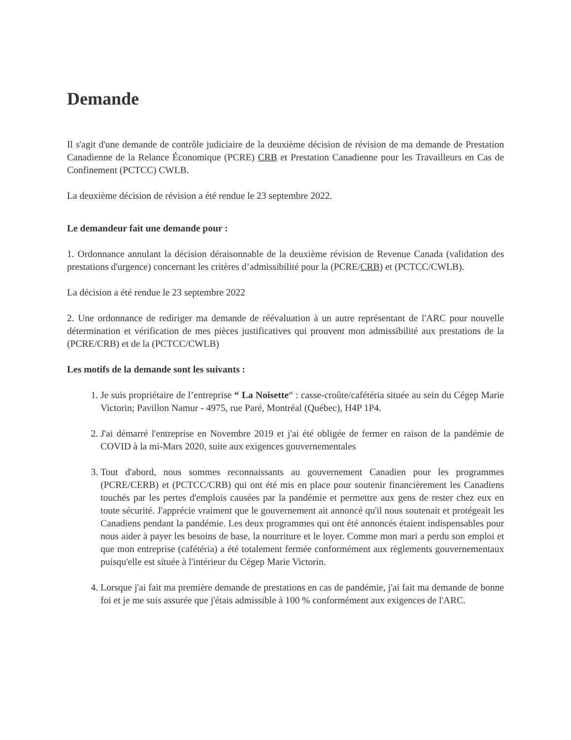Demande
Il s'agit d'une demande de contrôle judiciaire de la deuxième décision de révision de ma demande de Prestation Canadienne de la Relance Économique (PCRE) CRB et Prestation Canadienne pour les Travailleurs en Cas de Confinement (PCTCC) CWLB.
La deuxième décision de révision a été rendue le 23 septembre 2022.
Le demandeur fait une demande pour :
1. Ordonnance annulant la décision déraisonnable de la deuxième révision de Revenue Canada (validation des prestations d'urgence) concernant les critères d’admissibilité pour la (PCRE/CRB) et (PCTCC/CWLB).
La décision a été rendue le 23 septembre 2022
2. Une ordonnance de rediriger ma demande de réévaluation à un autre représentant de l'ARC pour nouvelle détermination et vérification de mes pièces justificatives qui prouvent mon admissibilité aux prestations de la (PCRE/CRB) et de la (PCTCC/CWLB)
Les motifs de la demande sont les suivants :
1. Je suis propriétaire de l’entreprise “ La Noisette“ : casse-croûte/cafétéria située au sein du Cégep Marie Victorin; Pavillon Namur - 4975, rue Paré, Montréal (Québec), H4P 1P4.
2. J'ai démarré l'entreprise en Novembre 2019 et j'ai été obligée de fermer en raison de la pandémie de COVID à la mi-Mars 2020, suite aux exigences gouvernementales
3. Tout d'abord, nous sommes reconnaissants au gouvernement Canadien pour les programmes (PCRE/CERB) et (PCTCC/CRB) qui ont été mis en place pour soutenir financièrement les Canadiens touchés par les pertes d'emplois causées par la pandémie et permettre aux gens de rester chez eux en toute sécurité. J'apprécie vraiment que le gouvernement ait annoncé qu'il nous soutenait et protégeait les Canadiens pendant la pandémie. Les deux programmes qui ont été annoncés étaient indispensables pour nous aider à payer les besoins de base, la nourriture et le loyer. Comme mon mari a perdu son emploi et que mon entreprise (cafétéria) a été totalement fermée conformément aux règlements gouvernementaux puisqu'elle est située à l'intérieur du Cégep Marie Victorin.
4. Lorsque j'ai fait ma première demande de prestations en cas de pandémie, j'ai fait ma demande de bonne foi et je me suis assurée que j'étais admissible à 100 % conformément aux exigences de l'ARC.